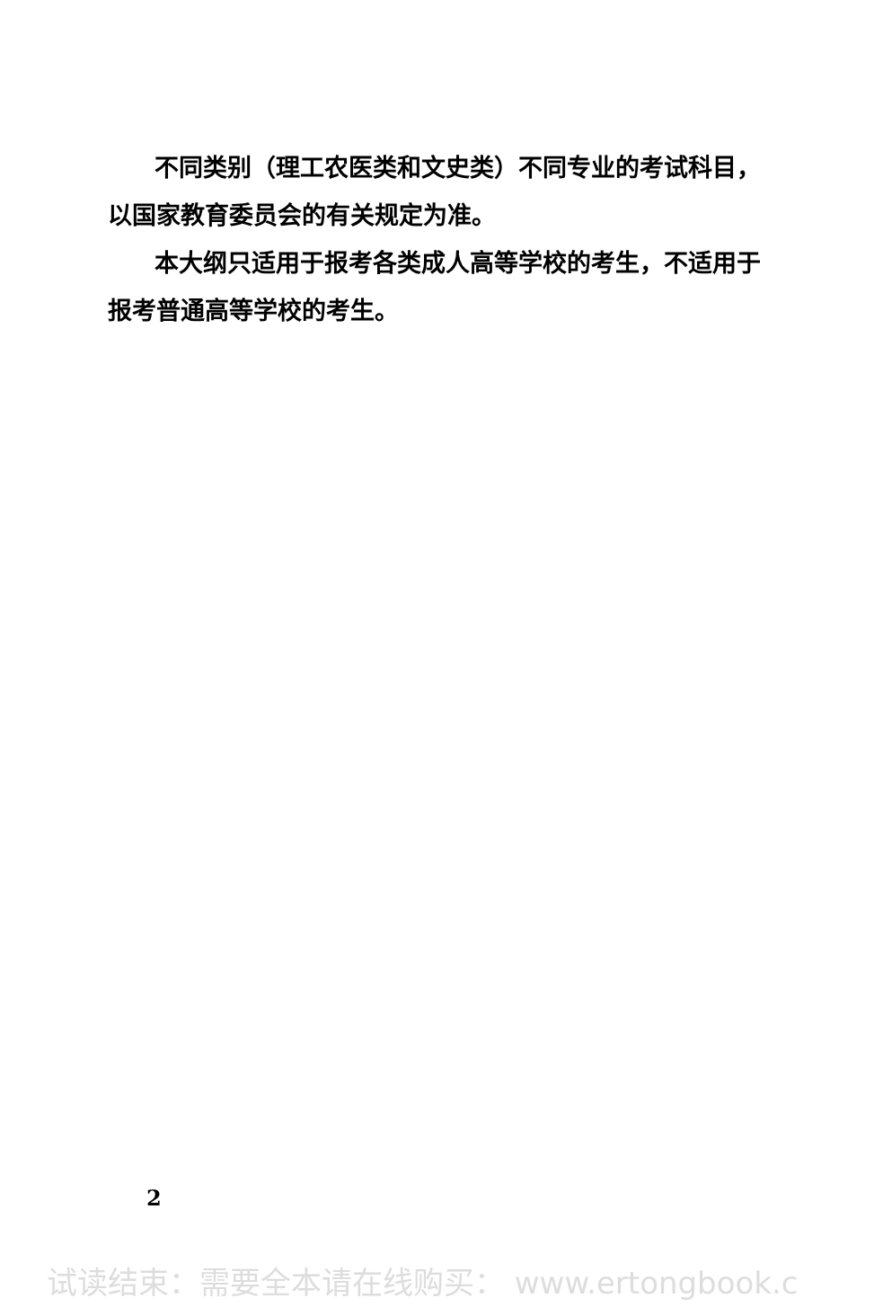不同类别（理工农医类和文史类）不同专业的考试科目，以国家教育委员会的有关规定为准。
本大纲只适用于报考各类成人高等学校的考生，不适用于报考普通高等学校的考生。
2
试读结束：需要全本请在线购买： www.ertongbook.c